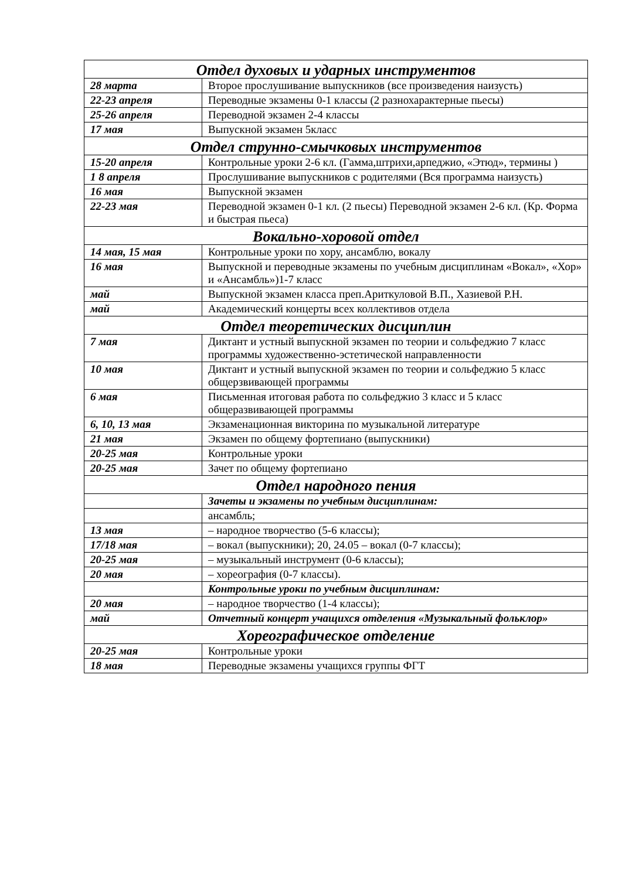| Отдел духовых и ударных инструментов | |
| 28 марта | Второе прослушивание выпускников (все произведения наизусть) |
| 22-23 апреля | Переводные экзамены 0-1 классы (2 разнохарактерные пьесы) |
| 25-26 апреля | Переводной экзамен 2-4 классы |
| 17 мая | Выпускной экзамен 5класс |
| Отдел струнно-смычковых инструментов | |
| 15-20 апреля | Контрольные уроки 2-6 кл. (Гамма,штрихи,арпеджио, «Этюд», термины ) |
| 1 8 апреля | Прослушивание выпускников с родителями (Вся программа наизусть) |
| 16 мая | Выпускной экзамен |
| 22-23 мая | Переводной экзамен 0-1 кл. (2 пьесы) Переводной экзамен 2-6 кл. (Кр. Форма и быстрая пьеса) |
| Вокально-хоровой отдел | |
| 14 мая, 15 мая | Контрольные уроки по хору, ансамблю, вокалу |
| 16 мая | Выпускной и переводные экзамены по учебным дисциплинам «Вокал», «Хор» и «Ансамбль»)1-7 класс |
| май | Выпускной экзамен класса преп.Ариткуловой В.П., Хазиевой Р.Н. |
| май | Академический концерты всех коллективов отдела |
| Отдел теоретических дисциплин | |
| 7 мая | Диктант и устный выпускной экзамен по теории и сольфеджио 7 класс программы художественно-эстетической направленности |
| 10 мая | Диктант и устный выпускной экзамен по теории и сольфеджио 5 класс общерзвивающей программы |
| 6 мая | Письменная итоговая работа по сольфеджио 3 класс и 5 класс общеразвивающей программы |
| 6, 10, 13 мая | Экзаменационная викторина по музыкальной литературе |
| 21 мая | Экзамен по общему фортепиано (выпускники) |
| 20-25 мая | Контрольные уроки |
| 20-25 мая | Зачет по общему фортепиано |
| Отдел народного пения | |
| | Зачеты и экзамены по учебным дисциплинам: |
| | ансамбль; |
| 13 мая | – народное творчество (5-6 классы); |
| 17/18 мая | – вокал (выпускники); 20, 24.05 – вокал (0-7 классы); |
| 20-25 мая | – музыкальный инструмент (0-6 классы); |
| 20 мая | – хореография (0-7 классы). |
| | Контрольные уроки по учебным дисциплинам: |
| 20 мая | – народное творчество (1-4 классы); |
| май | Отчетный концерт учащихся отделения «Музыкальный фольклор» |
| Хореографическое отделение | |
| 20-25 мая | Контрольные уроки |
| 18 мая | Переводные экзамены учащихся группы ФГТ |